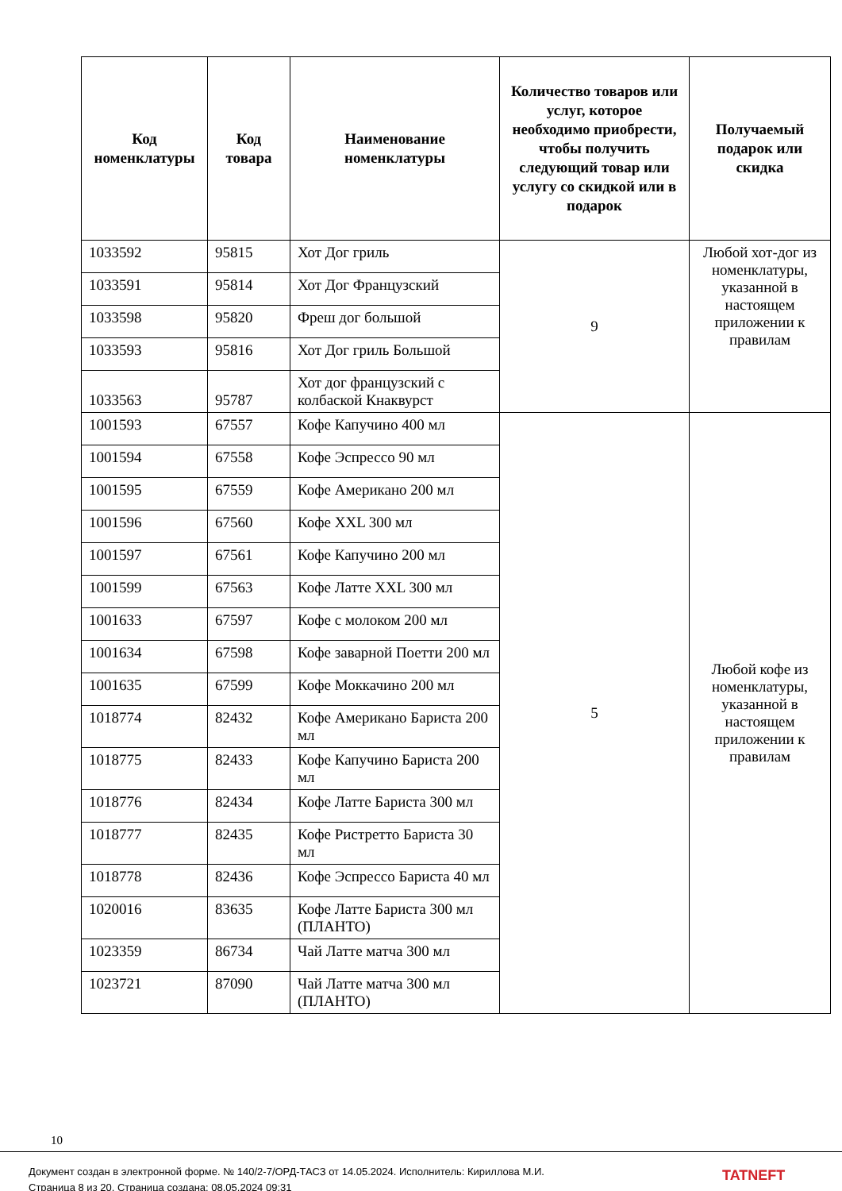| Код номенклатуры | Код товара | Наименование номенклатуры | Количество товаров или услуг, которое необходимо приобрести, чтобы получить следующий товар или услугу со скидкой или в подарок | Получаемый подарок или скидка |
| --- | --- | --- | --- | --- |
| 1033592 | 95815 | Хот Дог гриль | 9 | Любой хот-дог из номенклатуры, указанной в настоящем приложении к правилам |
| 1033591 | 95814 | Хот Дог Французский | | |
| 1033598 | 95820 | Фреш дог большой | | |
| 1033593 | 95816 | Хот Дог гриль Большой | | |
| 1033563 | 95787 | Хот дог французский с колбаской Кнаквурст | | |
| 1001593 | 67557 | Кофе Капучино 400 мл | 5 | Любой кофе из номенклатуры, указанной в настоящем приложении к правилам |
| 1001594 | 67558 | Кофе Эспрессо 90 мл | | |
| 1001595 | 67559 | Кофе Американо 200 мл | | |
| 1001596 | 67560 | Кофе XXL 300 мл | | |
| 1001597 | 67561 | Кофе Капучино 200 мл | | |
| 1001599 | 67563 | Кофе Латте XXL 300 мл | | |
| 1001633 | 67597 | Кофе с молоком 200 мл | | |
| 1001634 | 67598 | Кофе заварной Поетти 200 мл | | |
| 1001635 | 67599 | Кофе Моккачино 200 мл | | |
| 1018774 | 82432 | Кофе Американо Бариста 200 мл | | |
| 1018775 | 82433 | Кофе Капучино Бариста 200 мл | | |
| 1018776 | 82434 | Кофе Латте Бариста 300 мл | | |
| 1018777 | 82435 | Кофе Ристретто Бариста 30 мл | | |
| 1018778 | 82436 | Кофе Эспрессо Бариста 40 мл | | |
| 1020016 | 83635 | Кофе Латте Бариста 300 мл (ПЛАНТО) | | |
| 1023359 | 86734 | Чай Латте матча 300 мл | | |
| 1023721 | 87090 | Чай Латте матча 300 мл (ПЛАНТО) | | |
10
Документ создан в электронной форме. № 140/2-7/ОРД-ТАСЗ от 14.05.2024. Исполнитель: Кириллова М.И.
Страница 8 из 20. Страница создана: 08.05.2024 09:31
TATNEFT